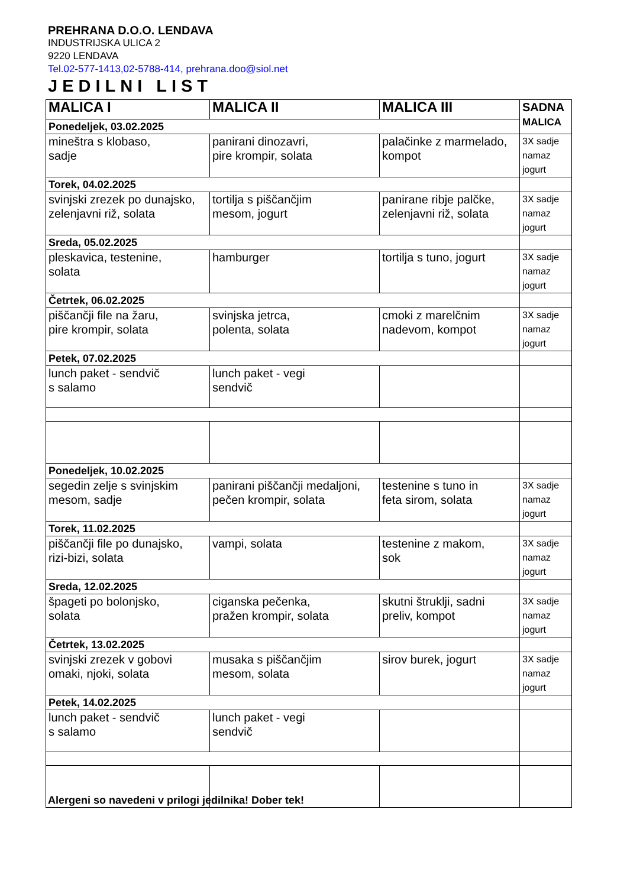PREHRANA D.O.O. LENDAVA
INDUSTRIJSKA ULICA 2
9220 LENDAVA
Tel.02-577-1413,02-5788-414, prehrana.doo@siol.net
JEDILNI LIST
| MALICA I | MALICA II | MALICA III | SADNA MALICA |
| --- | --- | --- | --- |
| Ponedeljek, 03.02.2025 | | | |
| mineštra s klobaso, sadje | panirani dinozavri, pire krompir, solata | palačinke z marmelado, kompot | 3X sadje namaz jogurt |
| Torek, 04.02.2025 | | | |
| svinjski zrezek po dunajsko, zelenjavni riž, solata | tortilja s piščančjim mesom, jogurt | panirane ribje palčke, zelenjavni riž, solata | 3X sadje namaz jogurt |
| Sreda, 05.02.2025 | | | |
| pleskavica, testenine, solata | hamburger | tortilja s tuno, jogurt | 3X sadje namaz jogurt |
| Četrtek, 06.02.2025 | | | |
| piščančji file na žaru, pire krompir, solata | svinjska jetrca, polenta, solata | cmoki z marelčnim nadevom, kompot | 3X sadje namaz jogurt |
| Petek, 07.02.2025 | | | |
| lunch paket - sendvič s salamo | lunch paket - vegi sendvič | | |
| Ponedeljek, 10.02.2025 | | | |
| segedin zelje s svinjskim mesom, sadje | panirani piščančji medaljoni, pečen krompir, solata | testenine s tuno in feta sirom, solata | 3X sadje namaz jogurt |
| Torek, 11.02.2025 | | | |
| piščančji file po dunajsko, rizi-bizi, solata | vampi, solata | testenine z makom, sok | 3X sadje namaz jogurt |
| Sreda, 12.02.2025 | | | |
| špageti po bolonjsko, solata | ciganska pečenka, pražen krompir, solata | skutni štruklji, sadni preliv, kompot | 3X sadje namaz jogurt |
| Četrtek, 13.02.2025 | | | |
| svinjski zrezek v gobovi omaki, njoki, solata | musaka s piščančjim mesom, solata | sirov burek, jogurt | 3X sadje namaz jogurt |
| Petek, 14.02.2025 | | | |
| lunch paket - sendvič s salamo | lunch paket - vegi sendvič | | |
Alergeni so navedeni v prilogi jedilnika! Dober tek!